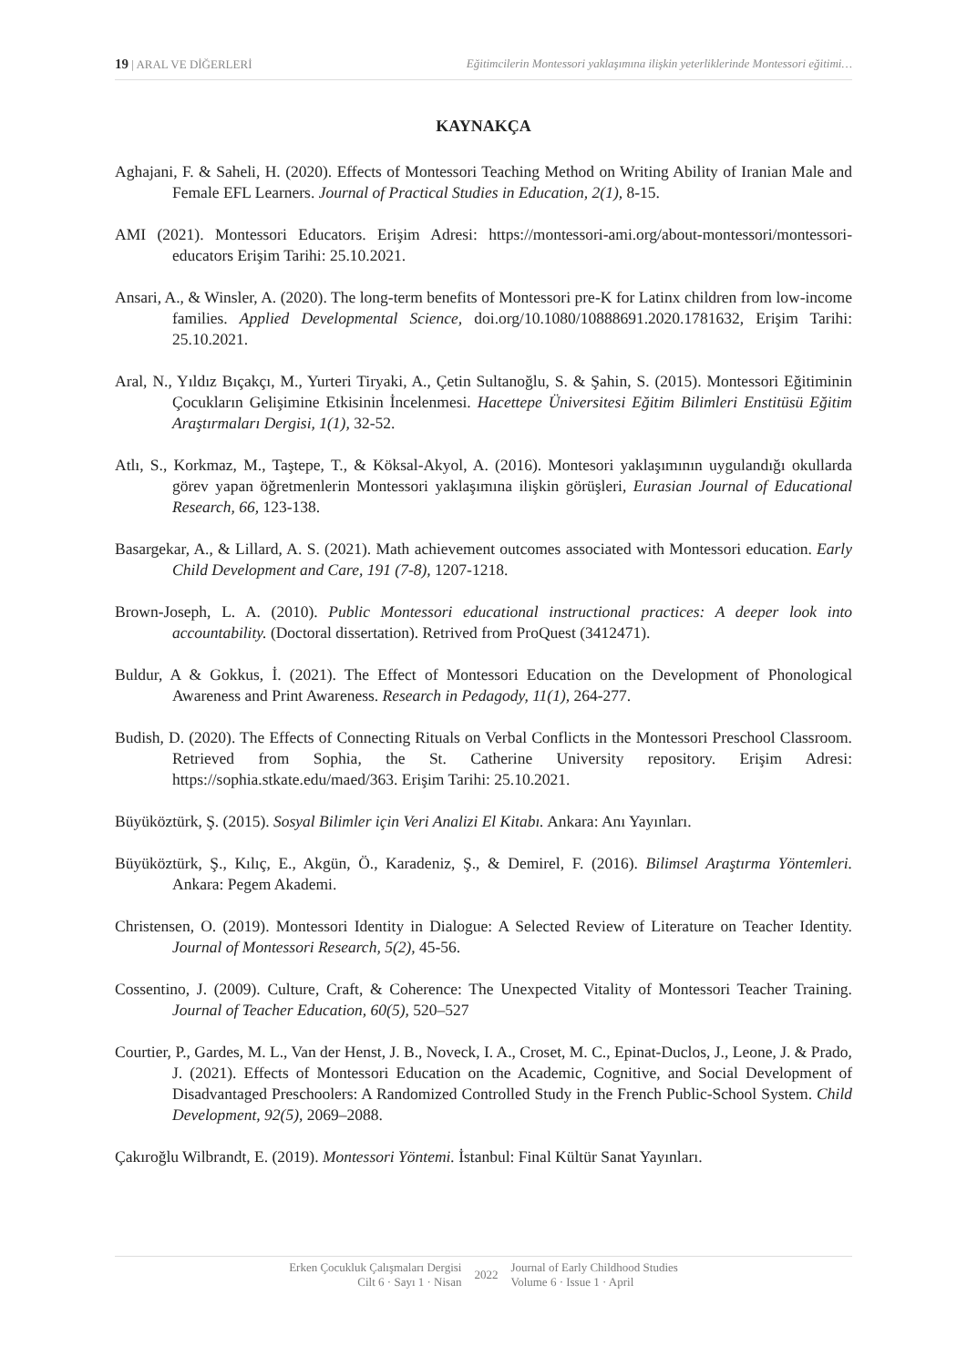19 | ARAL VE DİĞERLERİ Eğitimcilerin Montessori yaklaşımına ilişkin yeterliklerinde Montessori eğitimi…
KAYNAKÇA
Aghajani, F. & Saheli, H. (2020). Effects of Montessori Teaching Method on Writing Ability of Iranian Male and Female EFL Learners. Journal of Practical Studies in Education, 2(1), 8-15.
AMI (2021). Montessori Educators. Erişim Adresi: https://montessori-ami.org/about-montessori/montessori-educators Erişim Tarihi: 25.10.2021.
Ansari, A., & Winsler, A. (2020). The long-term benefits of Montessori pre-K for Latinx children from low-income families. Applied Developmental Science, doi.org/10.1080/10888691.2020.1781632, Erişim Tarihi: 25.10.2021.
Aral, N., Yıldız Bıçakçı, M., Yurteri Tiryaki, A., Çetin Sultanoğlu, S. & Şahin, S. (2015). Montessori Eğitiminin Çocukların Gelişimine Etkisinin İncelenmesi. Hacettepe Üniversitesi Eğitim Bilimleri Enstitüsü Eğitim Araştırmaları Dergisi, 1(1), 32-52.
Atlı, S., Korkmaz, M., Taştepe, T., & Köksal-Akyol, A. (2016). Montesori yaklaşımının uygulandığı okullarda görev yapan öğretmenlerin Montessori yaklaşımına ilişkin görüşleri, Eurasian Journal of Educational Research, 66, 123-138.
Basargekar, A., & Lillard, A. S. (2021). Math achievement outcomes associated with Montessori education. Early Child Development and Care, 191 (7-8), 1207-1218.
Brown-Joseph, L. A. (2010). Public Montessori educational instructional practices: A deeper look into accountability. (Doctoral dissertation). Retrived from ProQuest (3412471).
Buldur, A & Gokkus, İ. (2021). The Effect of Montessori Education on the Development of Phonological Awareness and Print Awareness. Research in Pedagody, 11(1), 264-277.
Budish, D. (2020). The Effects of Connecting Rituals on Verbal Conflicts in the Montessori Preschool Classroom. Retrieved from Sophia, the St. Catherine University repository. Erişim Adresi: https://sophia.stkate.edu/maed/363. Erişim Tarihi: 25.10.2021.
Büyüköztürk, Ş. (2015). Sosyal Bilimler için Veri Analizi El Kitabı. Ankara: Anı Yayınları.
Büyüköztürk, Ş., Kılıç, E., Akgün, Ö., Karadeniz, Ş., & Demirel, F. (2016). Bilimsel Araştırma Yöntemleri. Ankara: Pegem Akademi.
Christensen, O. (2019). Montessori Identity in Dialogue: A Selected Review of Literature on Teacher Identity. Journal of Montessori Research, 5(2), 45-56.
Cossentino, J. (2009). Culture, Craft, & Coherence: The Unexpected Vitality of Montessori Teacher Training. Journal of Teacher Education, 60(5), 520–527
Courtier, P., Gardes, M. L., Van der Henst, J. B., Noveck, I. A., Croset, M. C., Epinat‐Duclos, J., Leone, J. & Prado, J. (2021). Effects of Montessori Education on the Academic, Cognitive, and Social Development of Disadvantaged Preschoolers: A Randomized Controlled Study in the French Public‐School System. Child Development, 92(5), 2069–2088.
Çakıroğlu Wilbrandt, E. (2019). Montessori Yöntemi. İstanbul: Final Kültür Sanat Yayınları.
Erken Çocukluk Çalışmaları Dergisi
Cilt 6 · Sayı 1 · Nisan
2022
Journal of Early Childhood Studies
Volume 6 · Issue 1 · April